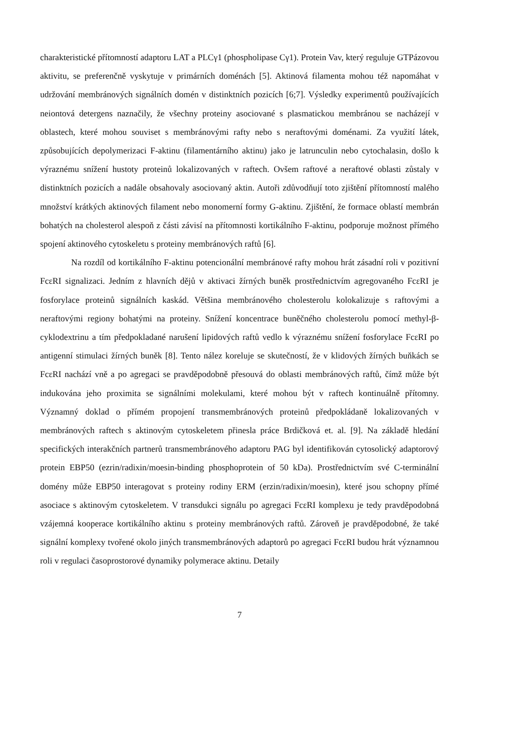charakteristické přítomností adaptoru LAT a PLCγ1 (phospholipase Cγ1). Protein Vav, který reguluje GTPázovou aktivitu, se preferenčně vyskytuje v primárních doménách [5]. Aktinová filamenta mohou též napomáhat v udržování membránových signálních domén v distinktních pozicích [6;7]. Výsledky experimentů používajících neiontová detergens naznačily, že všechny proteiny asociované s plasmatickou membránou se nacházejí v oblastech, které mohou souviset s membránovými rafty nebo s neraftovými doménami. Za využití látek, způsobujících depolymerizaci F-aktinu (filamentárního aktinu) jako je latrunculin nebo cytochalasin, došlo k výraznému snížení hustoty proteinů lokalizovaných v raftech. Ovšem raftové a neraftové oblasti zůstaly v distinktních pozicích a nadále obsahovaly asociovaný aktin. Autoři zdůvodňují toto zjištění přítomností malého množství krátkých aktinových filament nebo monomerní formy G-aktinu. Zjištění, že formace oblastí membrán bohatých na cholesterol alespoň z části závisí na přítomnosti kortikálního F-aktinu, podporuje možnost přímého spojení aktinového cytoskeletu s proteiny membránových raftů [6].
Na rozdíl od kortikálního F-aktinu potencionální membránové rafty mohou hrát zásadní roli v pozitivní FcεRI signalizaci. Jedním z hlavních dějů v aktivaci žírných buněk prostřednictvím agregovaného FcεRI je fosforylace proteinů signálních kaskád. Většina membránového cholesterolu kolokalizuje s raftovými a neraftovými regiony bohatými na proteiny. Snížení koncentrace buněčného cholesterolu pomocí methyl-β-cyklodextrinu a tím předpokladané narušení lipidových raftů vedlo k výraznému snížení fosforylace FcεRI po antigenní stimulaci žírných buněk [8]. Tento nález koreluje se skutečností, že v klidových žírných buňkách se FcεRI nachází vně a po agregaci se pravděpodobně přesouvá do oblasti membránových raftů, čímž může být indukována jeho proximita se signálními molekulami, které mohou být v raftech kontinuálně přítomny. Významný doklad o přímém propojení transmembránových proteinů předpokládaně lokalizovaných v membránových raftech s aktinovým cytoskeletem přinesla práce Brdičková et. al. [9]. Na základě hledání specifických interakčních partnerů transmembránového adaptoru PAG byl identifikován cytosolický adaptorový protein EBP50 (ezrin/radixin/moesin-binding phosphoprotein of 50 kDa). Prostřednictvím své C-terminální domény může EBP50 interagovat s proteiny rodiny ERM (erzin/radixin/moesin), které jsou schopny přímé asociace s aktinovým cytoskeletem. V transdukci signálu po agregaci FcεRI komplexu je tedy pravděpodobná vzájemná kooperace kortikálního aktinu s proteiny membránových raftů. Zároveň je pravděpodobné, že také signální komplexy tvořené okolo jiných transmembránových adaptorů po agregaci FcεRI budou hrát významnou roli v regulaci časoprostorové dynamiky polymerace aktinu. Detaily
7